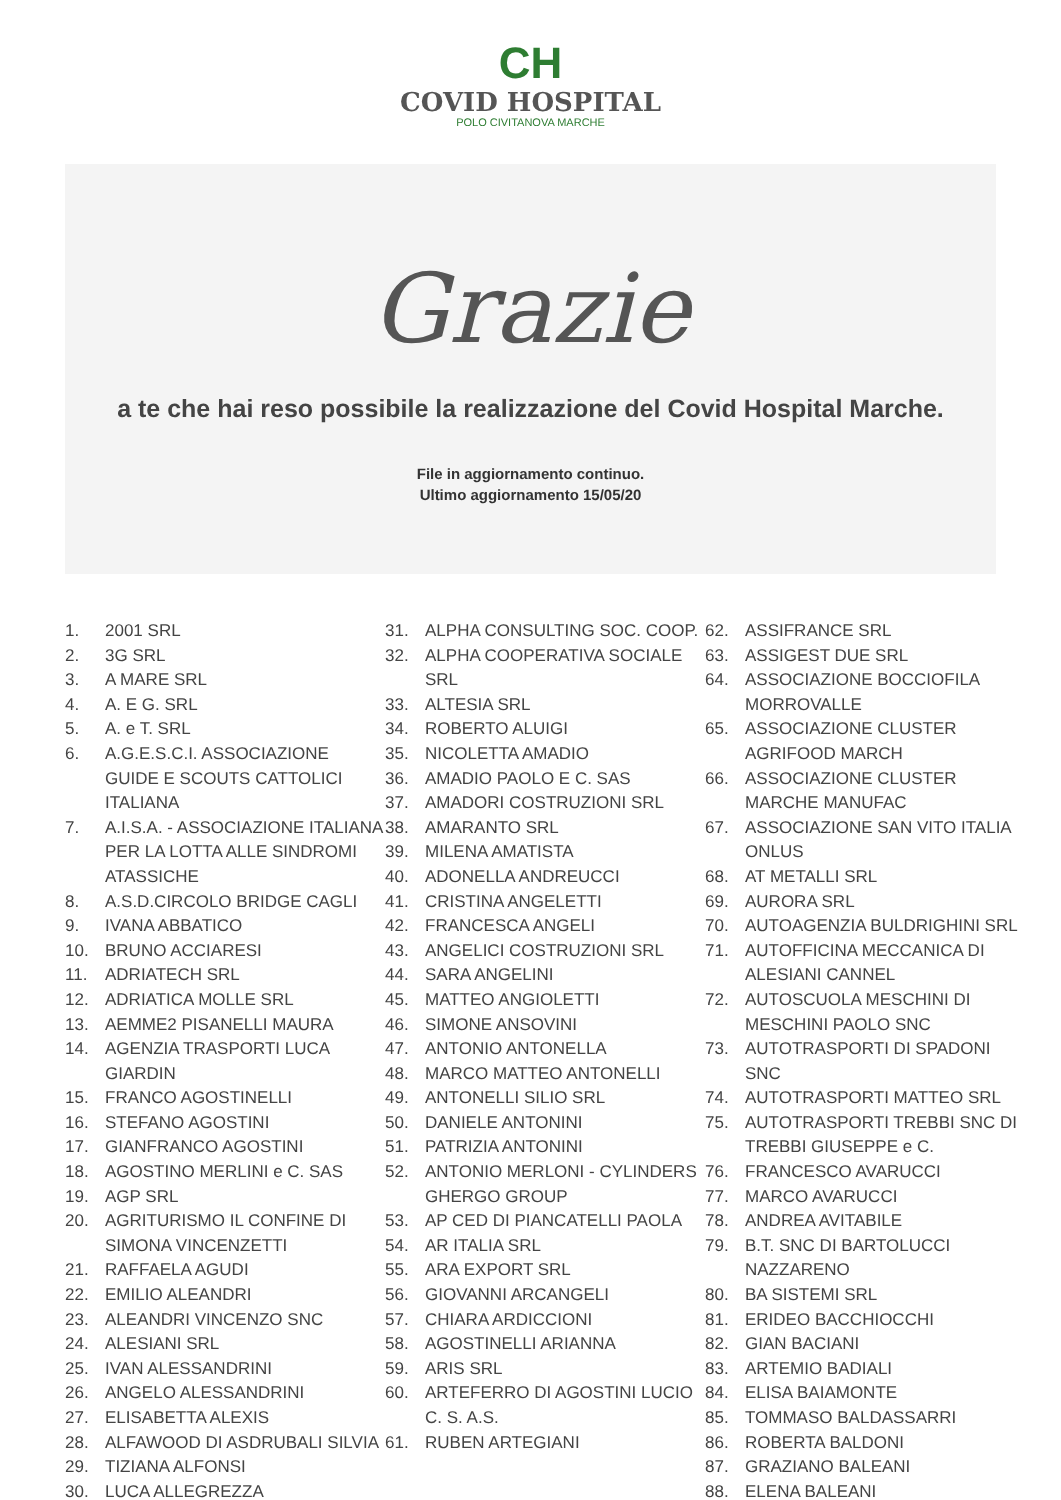CH
COVID HOSPITAL
POLO CIVITANOVA MARCHE
Grazie
a te che hai reso possibile la realizzazione del Covid Hospital Marche.
File in aggiornamento continuo.
Ultimo aggiornamento 15/05/20
1. 2001 SRL
2. 3G SRL
3. A MARE SRL
4. A. E G. SRL
5. A. e T. SRL
6. A.G.E.S.C.I. ASSOCIAZIONE GUIDE E SCOUTS CATTOLICI ITALIANA
7. A.I.S.A. - ASSOCIAZIONE ITALIANA PER LA LOTTA ALLE SINDROMI ATASSICHE
8. A.S.D.CIRCOLO BRIDGE CAGLI
9. IVANA ABBATICO
10. BRUNO ACCIARESI
11. ADRIATECH SRL
12. ADRIATICA MOLLE SRL
13. AEMME2 PISANELLI MAURA
14. AGENZIA TRASPORTI LUCA GIARDIN
15. FRANCO AGOSTINELLI
16. STEFANO AGOSTINI
17. GIANFRANCO AGOSTINI
18. AGOSTINO MERLINI e C. SAS
19. AGP SRL
20. AGRITURISMO IL CONFINE DI SIMONA VINCENZETTI
21. RAFFAELA AGUDI
22. EMILIO ALEANDRI
23. ALEANDRI VINCENZO SNC
24. ALESIANI SRL
25. IVAN ALESSANDRINI
26. ANGELO ALESSANDRINI
27. ELISABETTA ALEXIS
28. ALFAWOOD DI ASDRUBALI SILVIA
29. TIZIANA ALFONSI
30. LUCA ALLEGREZZA
31. ALPHA CONSULTING SOC. COOP.
32. ALPHA COOPERATIVA SOCIALE SRL
33. ALTESIA SRL
34. ROBERTO ALUIGI
35. NICOLETTA AMADIO
36. AMADIO PAOLO E C. SAS
37. AMADORI COSTRUZIONI SRL
38. AMARANTO SRL
39. MILENA AMATISTA
40. ADONELLA ANDREUCCI
41. CRISTINA ANGELETTI
42. FRANCESCA ANGELI
43. ANGELICI COSTRUZIONI SRL
44. SARA ANGELINI
45. MATTEO ANGIOLETTI
46. SIMONE ANSOVINI
47. ANTONIO ANTONELLA
48. MARCO MATTEO ANTONELLI
49. ANTONELLI SILIO SRL
50. DANIELE ANTONINI
51. PATRIZIA ANTONINI
52. ANTONIO MERLONI - CYLINDERS GHERGO GROUP
53. AP CED DI PIANCATELLI PAOLA
54. AR ITALIA SRL
55. ARA EXPORT SRL
56. GIOVANNI ARCANGELI
57. CHIARA ARDICCIONI
58. AGOSTINELLI ARIANNA
59. ARIS SRL
60. ARTEFERRO DI AGOSTINI LUCIO C. S. A.S.
61. RUBEN ARTEGIANI
62. ASSIFRANCE SRL
63. ASSIGEST DUE SRL
64. ASSOCIAZIONE BOCCIOFILA MORROVALLE
65. ASSOCIAZIONE CLUSTER AGRIFOOD MARCH
66. ASSOCIAZIONE CLUSTER MARCHE MANUFAC
67. ASSOCIAZIONE SAN VITO ITALIA ONLUS
68. AT METALLI SRL
69. AURORA SRL
70. AUTOAGENZIA BULDRIGHINI SRL
71. AUTOFFICINA MECCANICA DI ALESIANI CANNEL
72. AUTOSCUOLA MESCHINI DI MESCHINI PAOLO SNC
73. AUTOTRASPORTI DI SPADONI SNC
74. AUTOTRASPORTI MATTEO SRL
75. AUTOTRASPORTI TREBBI SNC DI TREBBI GIUSEPPE e C.
76. FRANCESCO AVARUCCI
77. MARCO AVARUCCI
78. ANDREA AVITABILE
79. B.T. SNC DI BARTOLUCCI NAZZARENO
80. BA SISTEMI SRL
81. ERIDEO BACCHIOCCHI
82. GIAN BACIANI
83. ARTEMIO BADIALI
84. ELISA BAIAMONTE
85. TOMMASO BALDASSARRI
86. ROBERTA BALDONI
87. GRAZIANO BALEANI
88. ELENA BALEANI